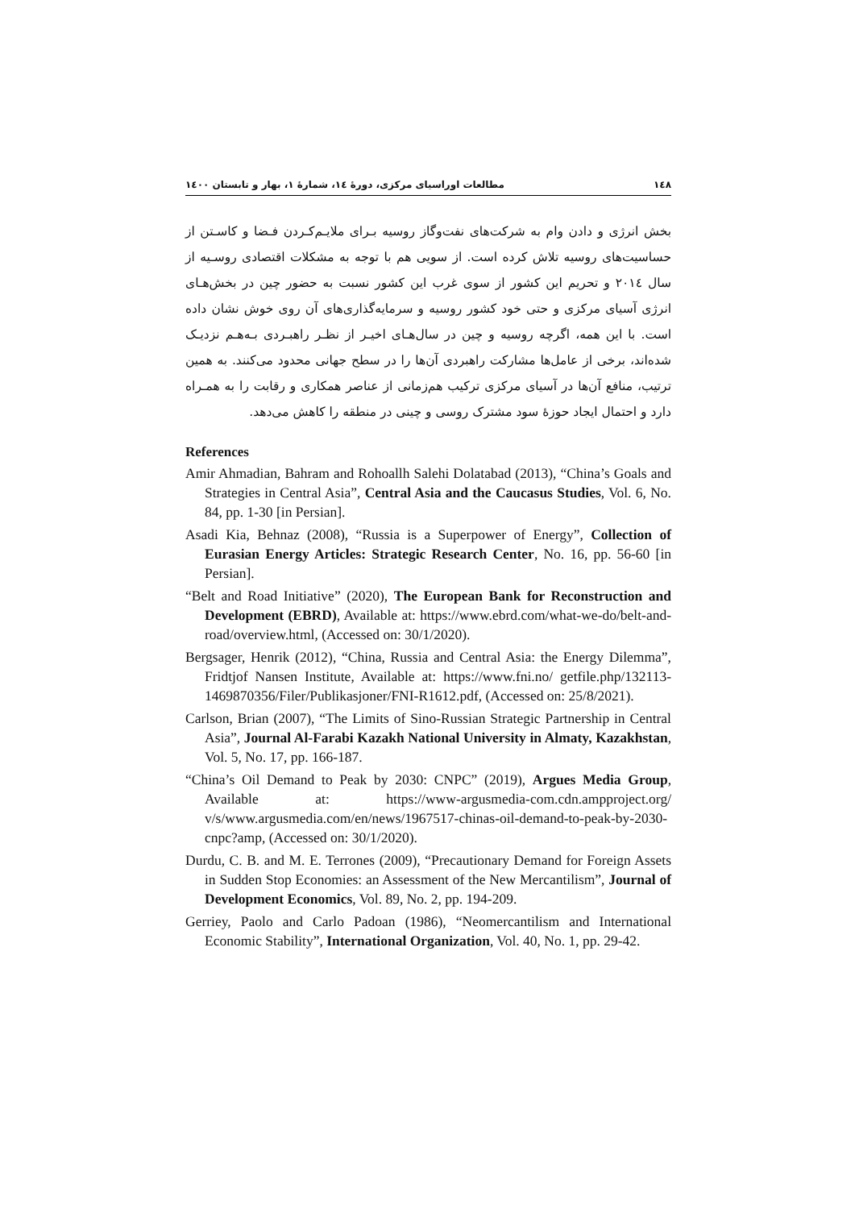١٤٨ مطالعات اوراسیای مرکزی، دورهٔ ١٤، شمارهٔ ١، بهار و تابستان ١٤٠٠
بخش انرژی و دادن وام به شرکت‌های نفت‌وگاز روسیه بـرای ملایـم‌کـردن فـضا و کاسـتن از حساسیت‌های روسیه تلاش کرده است. از سویی هم با توجه به مشکلات اقتصادی روسـیه از سال ٢٠١٤ و تحریم این کشور از سوی غرب این کشور نسبت به حضور چین در بخش‌هـای انرژی آسیای مرکزی و حتی خود کشور روسیه و سرمایه‌گذاری‌های آن روی خوش نشان داده است. با این همه، اگرچه روسیه و چین در سال‌هـای اخیـر از نظـر راهبـردی بـه‌هـم نزدیـک شده‌اند، برخی از عامل‌ها مشارکت راهبردی آن‌ها را در سطح جهانی محدود می‌کنند. به همین ترتیب، منافع آن‌ها در آسیای مرکزی ترکیب هم‌زمانی از عناصر همکاری و رقابت را به همـراه دارد و احتمال ایجاد حوزهٔ سود مشترک روسی و چینی در منطقه را کاهش می‌دهد.
References
Amir Ahmadian, Bahram and Rohoallh Salehi Dolatabad (2013), “China’s Goals and Strategies in Central Asia”, Central Asia and the Caucasus Studies, Vol. 6, No. 84, pp. 1-30 [in Persian].
Asadi Kia, Behnaz (2008), “Russia is a Superpower of Energy”, Collection of Eurasian Energy Articles: Strategic Research Center, No. 16, pp. 56-60 [in Persian].
“Belt and Road Initiative” (2020), The European Bank for Reconstruction and Development (EBRD), Available at: https://www.ebrd.com/what-we-do/belt-and-road/overview.html, (Accessed on: 30/1/2020).
Bergsager, Henrik (2012), “China, Russia and Central Asia: the Energy Dilemma”, Fridtjof Nansen Institute, Available at: https://www.fni.no/ getfile.php/132113- 1469870356/Filer/Publikasjoner/FNI-R1612.pdf, (Accessed on: 25/8/2021).
Carlson, Brian (2007), “The Limits of Sino-Russian Strategic Partnership in Central Asia”, Journal Al-Farabi Kazakh National University in Almaty, Kazakhstan, Vol. 5, No. 17, pp. 166-187.
“China’s Oil Demand to Peak by 2030: CNPC” (2019), Argues Media Group, Available at: https://www-argusmedia-com.cdn.ampproject.org/ v/s/www.argusmedia.com/en/news/1967517-chinas-oil-demand-to-peak-by-2030-cnpc?amp, (Accessed on: 30/1/2020).
Durdu, C. B. and M. E. Terrones (2009), “Precautionary Demand for Foreign Assets in Sudden Stop Economies: an Assessment of the New Mercantilism”, Journal of Development Economics, Vol. 89, No. 2, pp. 194-209.
Gerriey, Paolo and Carlo Padoan (1986), “Neomercantilism and International Economic Stability”, International Organization, Vol. 40, No. 1, pp. 29-42.